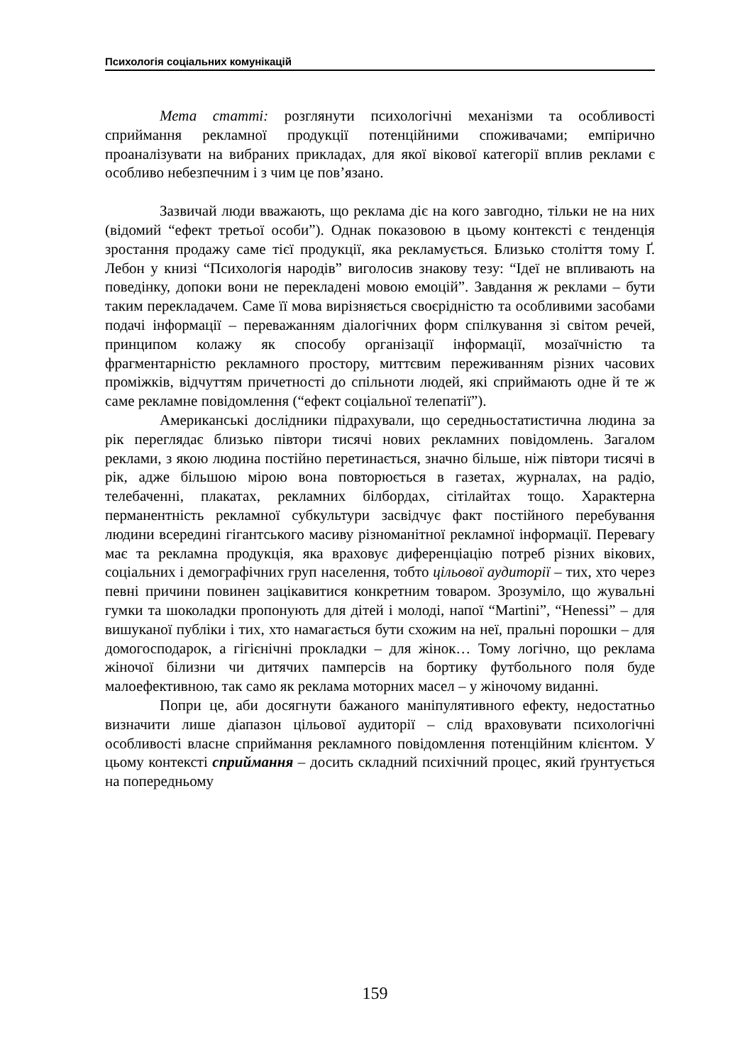Психологія соціальних комунікацій
Мета статті: розглянути психологічні механізми та особливості сприймання рекламної продукції потенційними споживачами; емпірично проаналізувати на вибраних прикладах, для якої вікової категорії вплив реклами є особливо небезпечним і з чим це пов’язано.
Зазвичай люди вважають, що реклама діє на кого завгодно, тільки не на них (відомий “ефект третьої особи”). Однак показовою в цьому контексті є тенденція зростання продажу саме тієї продукції, яка рекламується. Близько століття тому Ґ. Лебон у книзі “Психологія народів” виголосив знакову тезу: “Ідеї не впливають на поведінку, допоки вони не перекладені мовою емоцій”. Завдання ж реклами – бути таким перекладачем. Саме її мова вирізняється своєрідністю та особливими засобами подачі інформації – переважанням діалогічних форм спілкування зі світом речей, принципом колажу як способу організації інформації, мозаїчністю та фрагментарністю рекламного простору, миттєвим переживанням різних часових проміжків, відчуттям причетності до спільноти людей, які сприймають одне й те ж саме рекламне повідомлення (“ефект соціальної телепатії”).
Американські дослідники підрахували, що середньостатистична людина за рік переглядає близько півтори тисячі нових рекламних повідомлень. Загалом реклами, з якою людина постійно перетинається, значно більше, ніж півтори тисячі в рік, адже більшою мірою вона повторюється в газетах, журналах, на радіо, телебаченні, плакатах, рекламних білбордах, сітілайтах тощо. Характерна перманентність рекламної субкультури засвідчує факт постійного перебування людини всередині гігантського масиву різноманітної рекламної інформації. Перевагу має та рекламна продукція, яка враховує диференціацію потреб різних вікових, соціальних і демографічних груп населення, тобто цільової аудиторії – тих, хто через певні причини повинен зацікавитися конкретним товаром. Зрозуміло, що жувальні гумки та шоколадки пропонують для дітей і молоді, напої “Martini”, “Henessi” – для вишуканої публіки і тих, хто намагається бути схожим на неї, пральні порошки – для домогосподарок, а гігієнічні прокладки – для жінок… Тому логічно, що реклама жіночої білизни чи дитячих памперсів на бортику футбольного поля буде малоефективною, так само як реклама моторних масел – у жіночому виданні.
Попри це, аби досягнути бажаного маніпулятивного ефекту, недостатньо визначити лише діапазон цільової аудиторії – слід враховувати психологічні особливості власне сприймання рекламного повідомлення потенційним клієнтом. У цьому контексті сприймання – досить складний психічний процес, який ґрунтується на попередньому
159